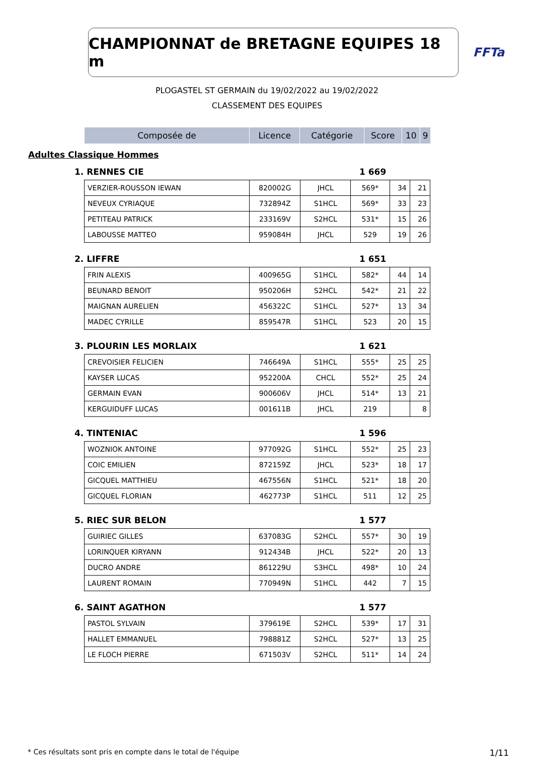CHAMPIONNAT de BRETAGNE EQUIPES 18 m
FFTa
PLOGASTEL ST GERMAIN du 19/02/2022 au 19/02/2022
CLASSEMENT DES EQUIPES
| Composée de | Licence | Catégorie | Score | 10 | 9 |
| --- | --- | --- | --- | --- | --- |
Adultes Classique Hommes
1. RENNES CIE 1 669
| VERZIER-ROUSSON IEWAN | 820002G | JHCL | 569* | 34 | 21 |
| NEVEUX CYRIAQUE | 732894Z | S1HCL | 569* | 33 | 23 |
| PETITEAU PATRICK | 233169V | S2HCL | 531* | 15 | 26 |
| LABOUSSE MATTEO | 959084H | JHCL | 529 | 19 | 26 |
2. LIFFRE 1 651
| FRIN ALEXIS | 400965G | S1HCL | 582* | 44 | 14 |
| BEUNARD BENOIT | 950206H | S2HCL | 542* | 21 | 22 |
| MAIGNAN AURELIEN | 456322C | S1HCL | 527* | 13 | 34 |
| MADEC CYRILLE | 859547R | S1HCL | 523 | 20 | 15 |
3. PLOURIN LES MORLAIX 1 621
| CREVOISIER FELICIEN | 746649A | S1HCL | 555* | 25 | 25 |
| KAYSER LUCAS | 952200A | CHCL | 552* | 25 | 24 |
| GERMAIN EVAN | 900606V | JHCL | 514* | 13 | 21 |
| KERGUIDUFF LUCAS | 001611B | JHCL | 219 | | 8 |
4. TINTENIAC 1 596
| WOZNIOK ANTOINE | 977092G | S1HCL | 552* | 25 | 23 |
| COIC EMILIEN | 872159Z | JHCL | 523* | 18 | 17 |
| GICQUEL MATTHIEU | 467556N | S1HCL | 521* | 18 | 20 |
| GICQUEL FLORIAN | 462773P | S1HCL | 511 | 12 | 25 |
5. RIEC SUR BELON 1 577
| GUIRIEC GILLES | 637083G | S2HCL | 557* | 30 | 19 |
| LORINQUER KIRYANN | 912434B | JHCL | 522* | 20 | 13 |
| DUCRO ANDRE | 861229U | S3HCL | 498* | 10 | 24 |
| LAURENT ROMAIN | 770949N | S1HCL | 442 | 7 | 15 |
6. SAINT AGATHON 1 577
| PASTOL SYLVAIN | 379619E | S2HCL | 539* | 17 | 31 |
| HALLET EMMANUEL | 798881Z | S2HCL | 527* | 13 | 25 |
| LE FLOCH PIERRE | 671503V | S2HCL | 511* | 14 | 24 |
* Ces résultats sont pris en compte dans le total de l'équipe 1/11